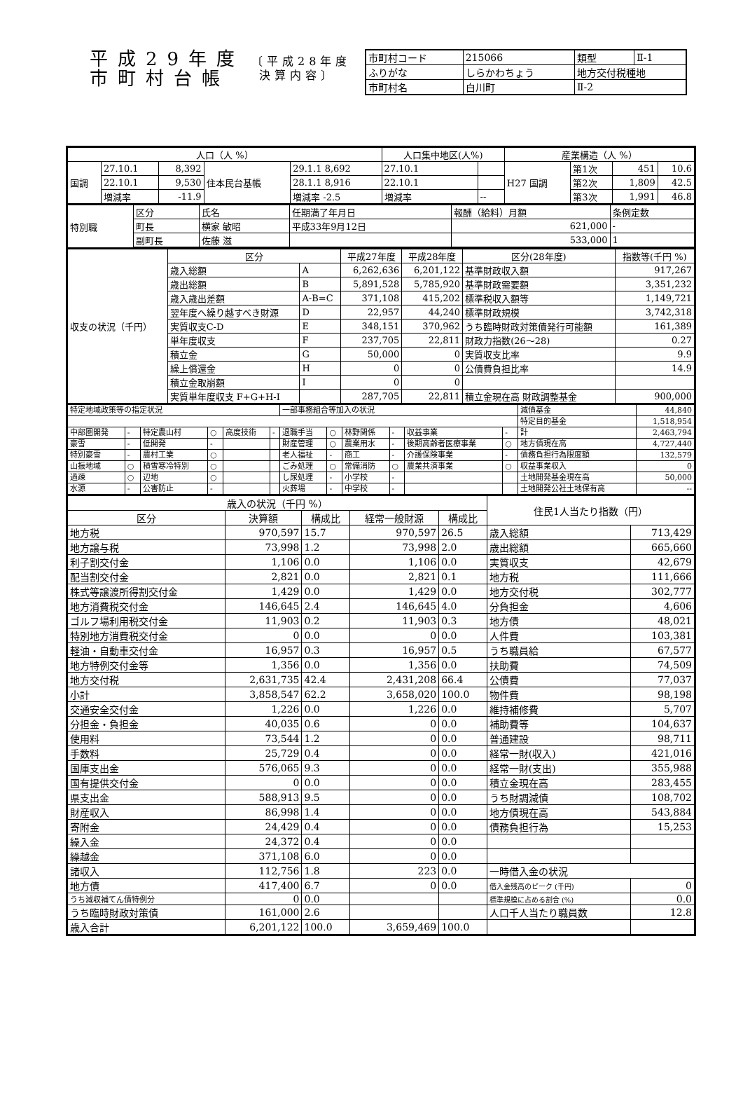平成29年度
市町村台帳
〔平成28年度
決算内容〕
| 市町村コード | 215066 | 類型 | Ⅱ-1 |
| ふりがな | しらかわちょう | 地方交付税種地 | |
| 市町村名 | 白川町 | Ⅱ-2 | |
| 人口（人 %） | | | | | 人口集中地区(人%) | | 産業構造（人 %） | | | |
| --- | --- | --- | --- | --- | --- | --- | --- | --- | --- | --- |
| 国調 | 27.10.1 | 8,392 | 住本民台基帳 | 29.1.1 8,692 | 27.10.1 | | H27 国調 | 第1次 | 451 | 10.6 |
| | 22.10.1 | 9,530 | | 28.1.1 8,916 | 22.10.1 | | | 第2次 | 1,809 | 42.5 |
| | 増減率 | -11.9 | | 増減率 -2.5 | 増減率 | -- | | 第3次 | 1,991 | 46.8 |
| 特別職 | 区分 | 氏名 | 任期満了年月日 | 報酬（給料）月額 | 条例定数 |
| | 町長 | 横家 敏昭 | 平成33年9月12日 | 621,000 | - |
| | 副町長 | 佐藤 滋 | | 533,000 | 1 |
| 収支の状況（千円） | 区分 | | 平成27年度 | 平成28年度 | 区分(28年度) | 指数等(千円 %) |
| | 歳入総額 | A | 6,262,636 | 6,201,122 | 基準財政収入額 | 917,267 |
| | 歳出総額 | B | 5,891,528 | 5,785,920 | 基準財政需要額 | 3,351,232 |
| | 歳入歳出差額 | A-B=C | 371,108 | 415,202 | 標準税収入額等 | 1,149,721 |
| | 翌年度へ繰り越すべき財源 | D | 22,957 | 44,240 | 標準財政規模 | 3,742,318 |
| | 実質収支C-D | E | 348,151 | 370,962 | うち臨時財政対策債発行可能額 | 161,389 |
| | 単年度収支 | F | 237,705 | 22,811 | 財政力指数(26～28) | 0.27 |
| | 積立金 | G | 50,000 | 0 | 実質収支比率 | 9.9 |
| | 繰上償還金 | H | 0 | 0 | 公債費負担比率 | 14.9 |
| | 積立金取崩額 | I | 0 | 0 | | |
| | 実質単年度収支 F+G+H-I | | 287,705 | 22,811 | 積立金現在高 財政調整基金 | 900,000 |
| 特定地域政策等の指定状況 | | | | | | 一部事務組合等加入の状況 | | | | | | 減債基金 | 44,840 |
| | | | | | | | | | | | | 特定目的基金 | 1,518,954 |
| 中部圏開発 | - | 特定農山村 | ○ | 高度技術 | - | 退職手当 | ○ | 林野関係 | - | 収益事業 | - | 計 | 2,463,794 |
| 豪雪 | - | 低開発 | - | | | 財産管理 | ○ | 農業用水 | - | 後期高齢者医療事業 | ○ | 地方債現在高 | 4,727,440 |
| 特別豪雪 | - | 農村工業 | ○ | | | 老人福祉 | - | 商工 | - | 介護保険事業 | - | 債務負担行為限度額 | 132,579 |
| 山振地域 | ○ | 積雪寒冷特別 | ○ | | | ごみ処理 | ○ | 常備消防 | ○ | 農業共済事業 | ○ | 収益事業収入 | 0 |
| 過疎 | ○ | 辺地 | ○ | | | し尿処理 | - | 小学校 | - | | | 土地開発基金現在高 | 50,000 |
| 水源 | - | 公害防止 | - | | | 火葬場 | - | 中学校 | - | | | 土地開発公社土地保有高 | -- |
| 歳入の状況（千円 %） | | | | | 住民1人当たり指数（円） | |
| --- | --- | --- | --- | --- | --- | --- |
| 区分 | 決算額 | 構成比 | 経常一般財源 | 構成比 | | |
| 地方税 | 970,597 | 15.7 | 970,597 | 26.5 | 歳入総額 | 713,429 |
| 地方譲与税 | 73,998 | 1.2 | 73,998 | 2.0 | 歳出総額 | 665,660 |
| 利子割交付金 | 1,106 | 0.0 | 1,106 | 0.0 | 実質収支 | 42,679 |
| 配当割交付金 | 2,821 | 0.0 | 2,821 | 0.1 | 地方税 | 111,666 |
| 株式等譲渡所得割交付金 | 1,429 | 0.0 | 1,429 | 0.0 | 地方交付税 | 302,777 |
| 地方消費税交付金 | 146,645 | 2.4 | 146,645 | 4.0 | 分負担金 | 4,606 |
| ゴルフ場利用税交付金 | 11,903 | 0.2 | 11,903 | 0.3 | 地方債 | 48,021 |
| 特別地方消費税交付金 | 0 | 0.0 | 0 | 0.0 | 人件費 | 103,381 |
| 軽油・自動車交付金 | 16,957 | 0.3 | 16,957 | 0.5 | うち職員給 | 67,577 |
| 地方特例交付金等 | 1,356 | 0.0 | 1,356 | 0.0 | 扶助費 | 74,509 |
| 地方交付税 | 2,631,735 | 42.4 | 2,431,208 | 66.4 | 公債費 | 77,037 |
| 小計 | 3,858,547 | 62.2 | 3,658,020 | 100.0 | 物件費 | 98,198 |
| 交通安全交付金 | 1,226 | 0.0 | 1,226 | 0.0 | 維持補修費 | 5,707 |
| 分担金・負担金 | 40,035 | 0.6 | 0 | 0.0 | 補助費等 | 104,637 |
| 使用料 | 73,544 | 1.2 | 0 | 0.0 | 普通建設 | 98,711 |
| 手数料 | 25,729 | 0.4 | 0 | 0.0 | 経常一財(収入) | 421,016 |
| 国庫支出金 | 576,065 | 9.3 | 0 | 0.0 | 経常一財(支出) | 355,988 |
| 国有提供交付金 | 0 | 0.0 | 0 | 0.0 | 積立金現在高 | 283,455 |
| 県支出金 | 588,913 | 9.5 | 0 | 0.0 | うち財調減債 | 108,702 |
| 財産収入 | 86,998 | 1.4 | 0 | 0.0 | 地方債現在高 | 543,884 |
| 寄附金 | 24,429 | 0.4 | 0 | 0.0 | 債務負担行為 | 15,253 |
| 繰入金 | 24,372 | 0.4 | 0 | 0.0 | | |
| 繰越金 | 371,108 | 6.0 | 0 | 0.0 | | |
| 諸収入 | 112,756 | 1.8 | 223 | 0.0 | 一時借入金の状況 | |
| 地方債 | 417,400 | 6.7 | 0 | 0.0 | 借入金残高のピーク (千円) | 0 |
| うち減収補てん債特例分 | 0 | 0.0 | | | 標準規模に占める割合 (%) | 0.0 |
| うち臨時財政対策債 | 161,000 | 2.6 | | | 人口千人当たり職員数 | 12.8 |
| 歳入合計 | 6,201,122 | 100.0 | 3,659,469 | 100.0 | | |